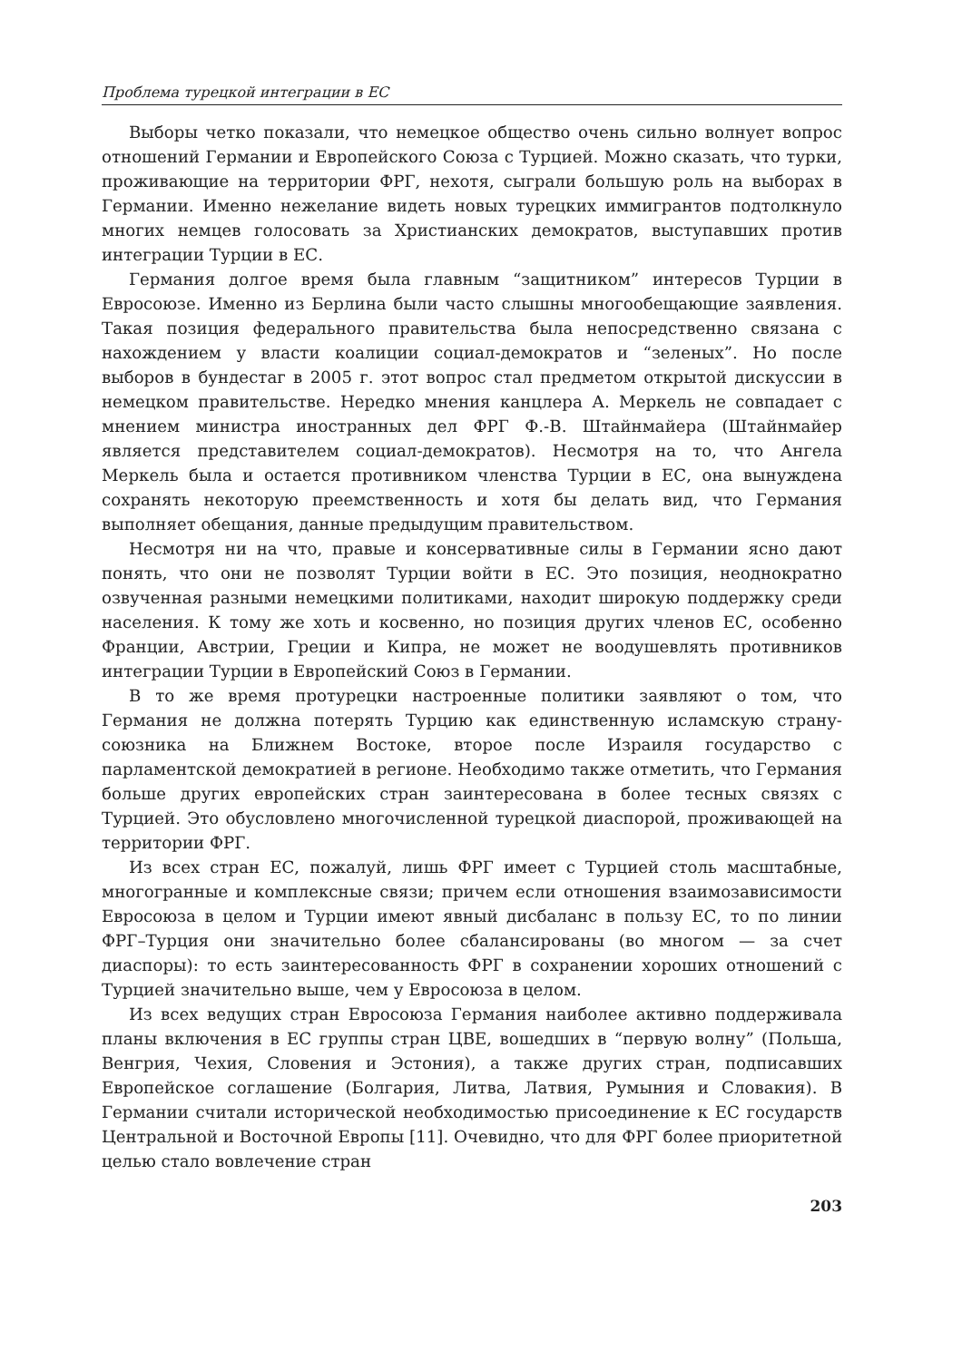Проблема турецкой интеграции в ЕС
Выборы четко показали, что немецкое общество очень сильно волнует вопрос отношений Германии и Европейского Союза с Турцией. Можно сказать, что турки, проживающие на территории ФРГ, нехотя, сыграли большую роль на выборах в Германии. Именно нежелание видеть новых турецких иммигрантов подтолкнуло многих немцев голосовать за Христианских демократов, выступавших против интеграции Турции в ЕС.
Германия долгое время была главным “защитником” интересов Турции в Евросоюзе. Именно из Берлина были часто слышны многообещающие заявления. Такая позиция федерального правительства была непосредственно связана с нахождением у власти коалиции социал-демократов и “зеленых”. Но после выборов в бундестаг в 2005 г. этот вопрос стал предметом открытой дискуссии в немецком правительстве. Нередко мнения канцлера А. Меркель не совпадает с мнением министра иностранных дел ФРГ Ф.-В. Штайнмайера (Штайнмайер является представителем социал-демократов). Несмотря на то, что Ангела Меркель была и остается противником членства Турции в ЕС, она вынуждена сохранять некоторую преемственность и хотя бы делать вид, что Германия выполняет обещания, данные предыдущим правительством.
Несмотря ни на что, правые и консервативные силы в Германии ясно дают понять, что они не позволят Турции войти в ЕС. Это позиция, неоднократно озвученная разными немецкими политиками, находит широкую поддержку среди населения. К тому же хоть и косвенно, но позиция других членов ЕС, особенно Франции, Австрии, Греции и Кипра, не может не воодушевлять противников интеграции Турции в Европейский Союз в Германии.
В то же время протурецки настроенные политики заявляют о том, что Германия не должна потерять Турцию как единственную исламскую страну-союзника на Ближнем Востоке, второе после Израиля государство с парламентской демократией в регионе. Необходимо также отметить, что Германия больше других европейских стран заинтересована в более тесных связях с Турцией. Это обусловлено многочисленной турецкой диаспорой, проживающей на территории ФРГ.
Из всех стран ЕС, пожалуй, лишь ФРГ имеет с Турцией столь масштабные, многогранные и комплексные связи; причем если отношения взаимозависимости Евросоюза в целом и Турции имеют явный дисбаланс в пользу ЕС, то по линии ФРГ–Турция они значительно более сбалансированы (во многом — за счет диаспоры): то есть заинтересованность ФРГ в сохранении хороших отношений с Турцией значительно выше, чем у Евросоюза в целом.
Из всех ведущих стран Евросоюза Германия наиболее активно поддерживала планы включения в ЕС группы стран ЦВЕ, вошедших в “первую волну” (Польша, Венгрия, Чехия, Словения и Эстония), а также других стран, подписавших Европейское соглашение (Болгария, Литва, Латвия, Румыния и Словакия). В Германии считали исторической необходимостью присоединение к ЕС государств Центральной и Восточной Европы [11]. Очевидно, что для ФРГ более приоритетной целью стало вовлечение стран
203